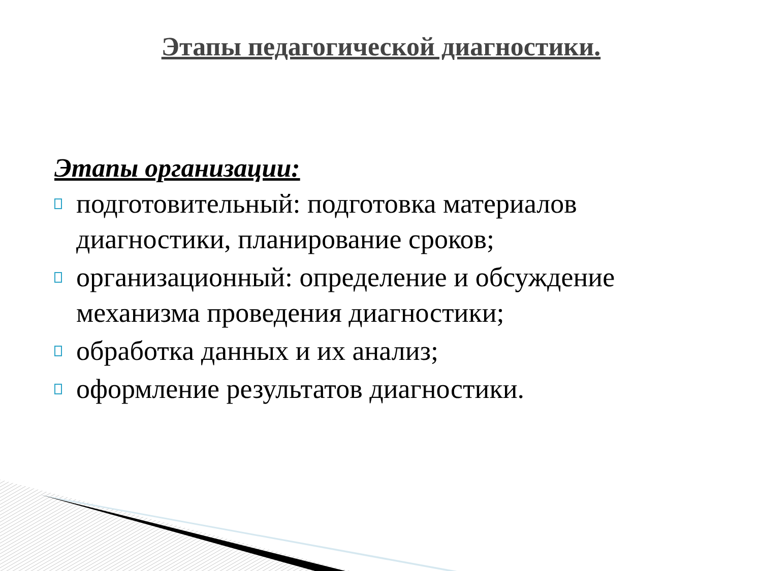Этапы педагогической диагностики.
Этапы организации:
подготовительный: подготовка материалов диагностики, планирование сроков;
организационный: определение и обсуждение механизма проведения диагностики;
обработка данных и их анализ;
оформление результатов диагностики.